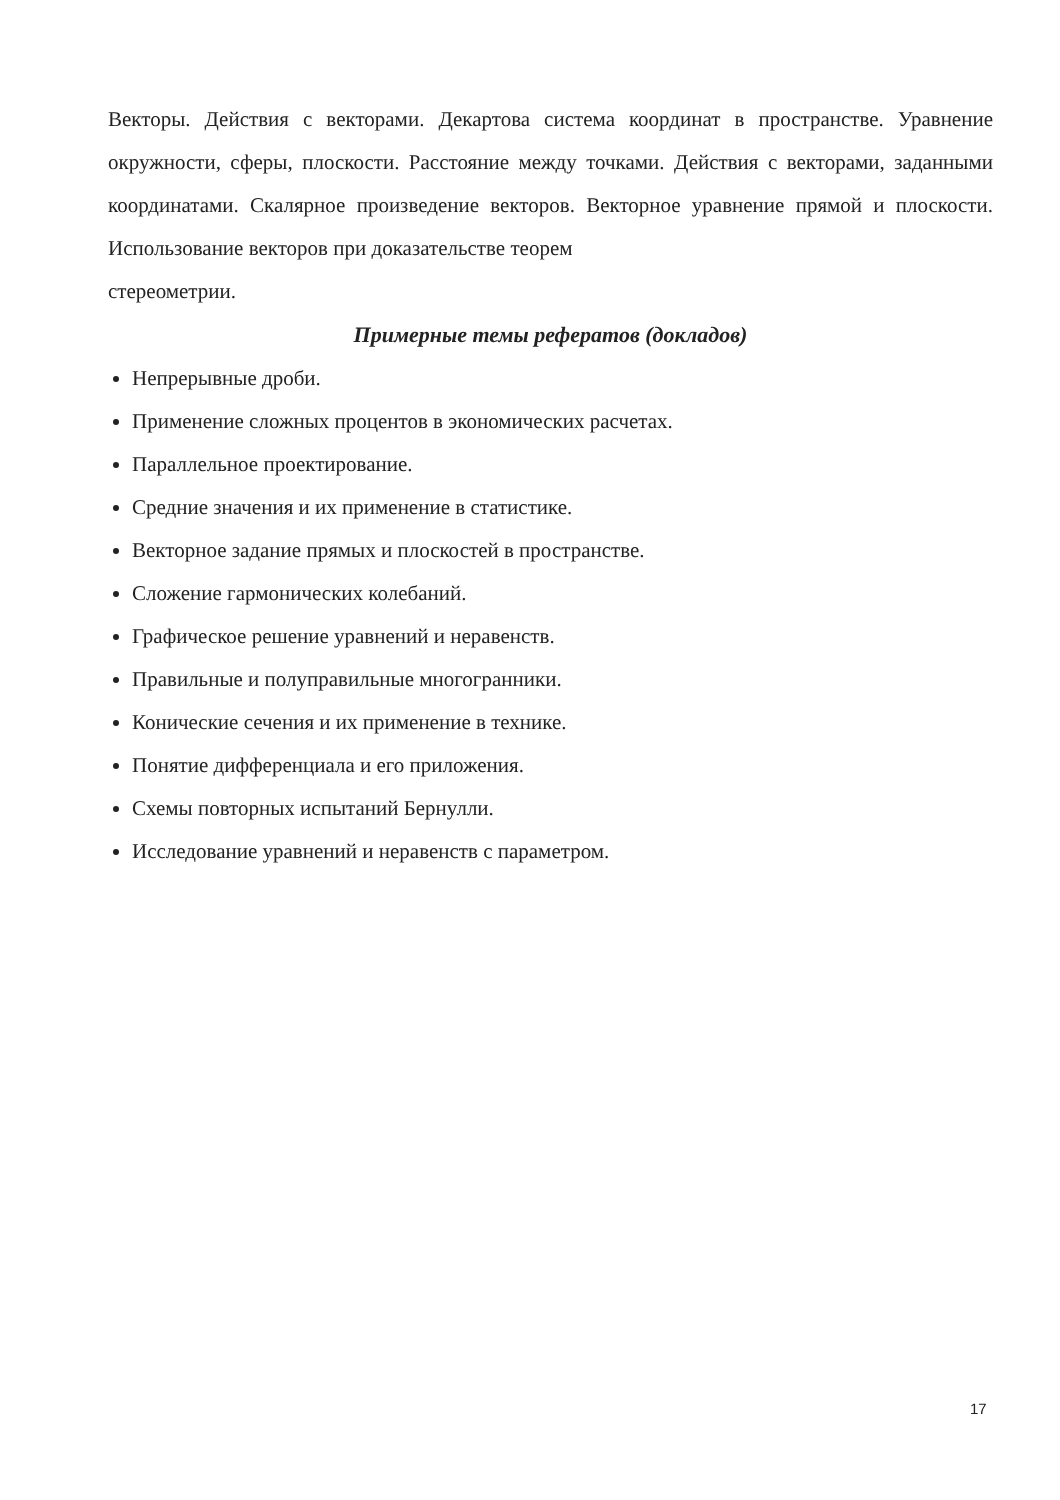Векторы. Действия с векторами. Декартова система координат в пространстве. Уравнение окружности, сферы, плоскости. Расстояние между точками. Действия с векторами, заданными координатами. Скалярное произведение векторов. Векторное уравнение прямой и плоскости. Использование векторов при доказательстве теорем
стереометрии.
Примерные темы рефератов (докладов)
Непрерывные дроби.
Применение сложных процентов в экономических расчетах.
Параллельное проектирование.
Средние значения и их применение в статистике.
Векторное задание прямых и плоскостей в пространстве.
Сложение гармонических колебаний.
Графическое решение уравнений и неравенств.
Правильные и полуправильные многогранники.
Конические сечения и их применение в технике.
Понятие дифференциала и его приложения.
Схемы повторных испытаний Бернулли.
Исследование уравнений и неравенств с параметром.
17